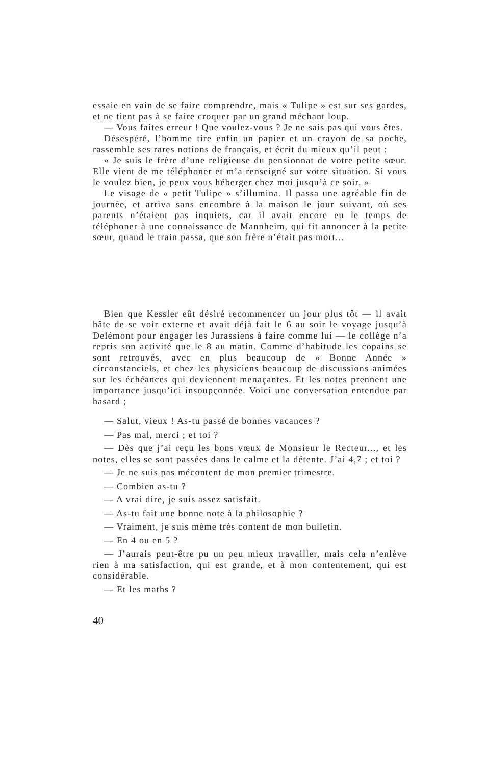essaie en vain de se faire comprendre, mais « Tulipe » est sur ses gardes, et ne tient pas à se faire croquer par un grand méchant loup.
— Vous faites erreur ! Que voulez-vous ? Je ne sais pas qui vous êtes.
Désespéré, l’homme tire enfin un papier et un crayon de sa poche, rassemble ses rares notions de français, et écrit du mieux qu’il peut :
« Je suis le frère d’une religieuse du pensionnat de votre petite sœur. Elle vient de me téléphoner et m’a renseigné sur votre situation. Si vous le voulez bien, je peux vous héberger chez moi jusqu’à ce soir. »
Le visage de « petit Tulipe » s’illumina. Il passa une agréable fin de journée, et arriva sans encombre à la maison le jour suivant, où ses parents n’étaient pas inquiets, car il avait encore eu le temps de téléphoner à une connaissance de Mannheim, qui fit annoncer à la petite sœur, quand le train passa, que son frère n’était pas mort...
Bien que Kessler eût désiré recommencer un jour plus tôt — il avait hâte de se voir externe et avait déjà fait le 6 au soir le voyage jusqu’à Delémont pour engager les Jurassiens à faire comme lui — le collège n’a repris son activité que le 8 au matin. Comme d’habitude les copains se sont retrouvés, avec en plus beaucoup de « Bonne Année » circonstanciels, et chez les physiciens beaucoup de discussions animées sur les échéances qui deviennent menaçantes. Et les notes prennent une importance jusqu’ici insoupçonnée. Voici une conversation entendue par hasard ;
— Salut, vieux ! As-tu passé de bonnes vacances ?
— Pas mal, merci ; et toi ?
— Dès que j’ai reçu les bons vœux de Monsieur le Recteur..., et les notes, elles se sont passées dans le calme et la détente. J’ai 4,7 ; et toi ?
— Je ne suis pas mécontent de mon premier trimestre.
— Combien as-tu ?
— A vrai dire, je suis assez satisfait.
— As-tu fait une bonne note à la philosophie ?
— Vraiment, je suis même très content de mon bulletin.
— En 4 ou en 5 ?
— J’aurais peut-être pu un peu mieux travailler, mais cela n’enlève rien à ma satisfaction, qui est grande, et à mon contentement, qui est considérable.
— Et les maths ?
40